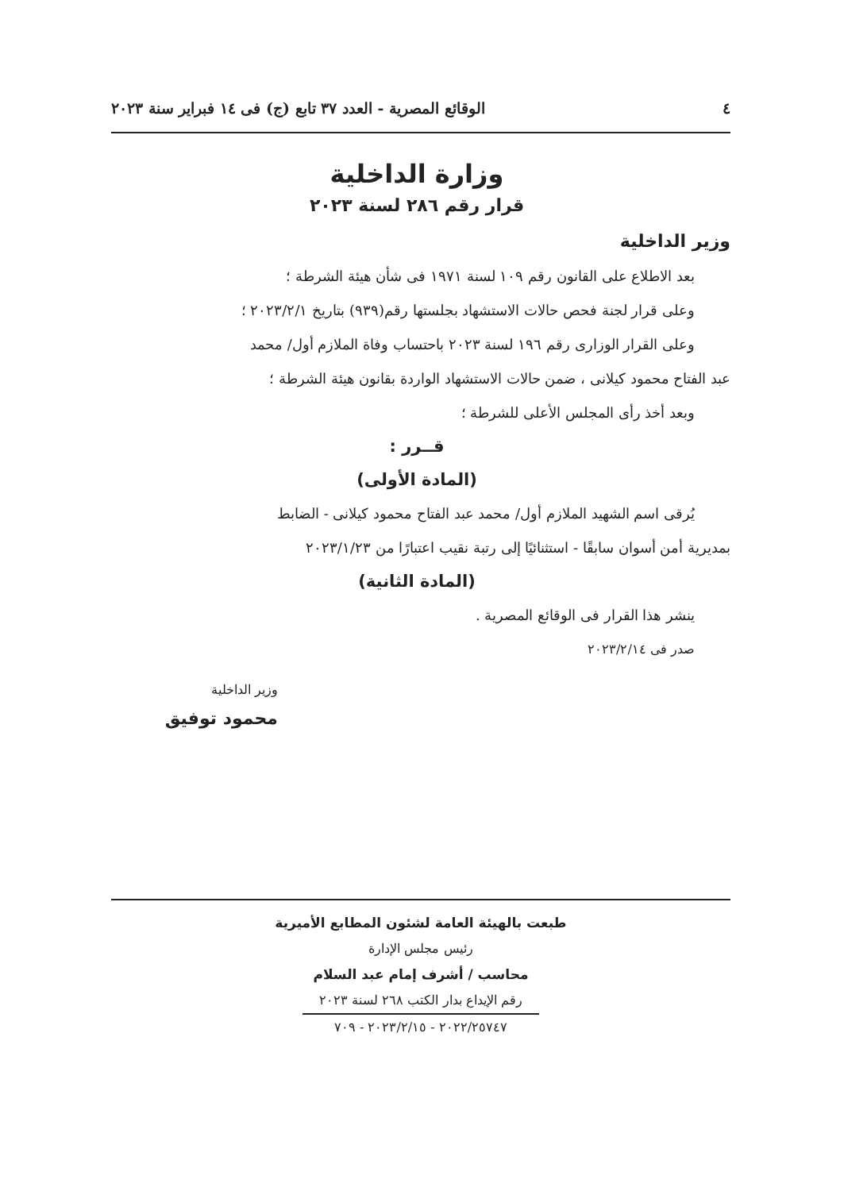٤ الوقائع المصرية - العدد ٣٧ تابع (ج) فى ١٤ فبراير سنة ٢٠٢٣
وزارة الداخلية
قرار رقم ٢٨٦ لسنة ٢٠٢٣
وزير الداخلية
بعد الاطلاع على القانون رقم ١٠٩ لسنة ١٩٧١ فى شأن هيئة الشرطة ؛
وعلى قرار لجنة فحص حالات الاستشهاد بجلستها رقم(٩٣٩) بتاريخ ٢٠٢٣/٢/١ ؛
وعلى القرار الوزارى رقم ١٩٦ لسنة ٢٠٢٣ باحتساب وفاة الملازم أول/ محمد
عبد الفتاح محمود كيلانى ، ضمن حالات الاستشهاد الواردة بقانون هيئة الشرطة ؛
وبعد أخذ رأى المجلس الأعلى للشرطة ؛
قــرر :
(المادة الأولى)
يُرقى اسم الشهيد الملازم أول/ محمد عبد الفتاح محمود كيلانى - الضابط
بمديرية أمن أسوان سابقًا - استثنائيًا إلى رتبة نقيب اعتبارًا من ٢٠٢٣/١/٢٣
(المادة الثانية)
ينشر هذا القرار فى الوقائع المصرية .
صدر فى ٢٠٢٣/٢/١٤
وزير الداخلية
محمود توفيق
طبعت بالهيئة العامة لشئون المطابع الأميرية
رئيس مجلس الإدارة
محاسب / أشرف إمام عبد السلام
رقم الإيداع بدار الكتب ٢٦٨ لسنة ٢٠٢٣
٢٠٢٢/٢٥٧٤٧ - ٢٠٢٣/٢/١٥ - ٧٠٩